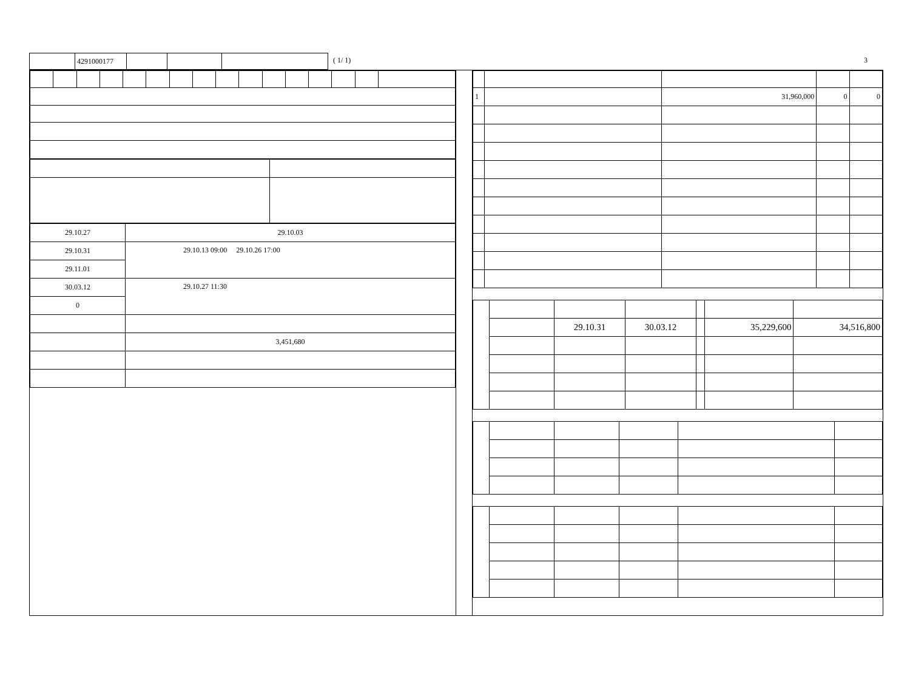| | 4291000177 | | | |
( 1/ 1) 3
| 29.10.27 | 29.10.03 |
| 29.10.31 | 29.10.13 09:00 29.10.26 17:00 |
| 29.11.01 | |
| 30.03.12 | 29.10.27 11:30 |
| 0 | |
| | 3,451,680 |
| 1 | | 31,960,000 | 0 | 0 |
| | | 29.10.31 | 30.03.12 | | 35,229,600 | 34,516,800 |